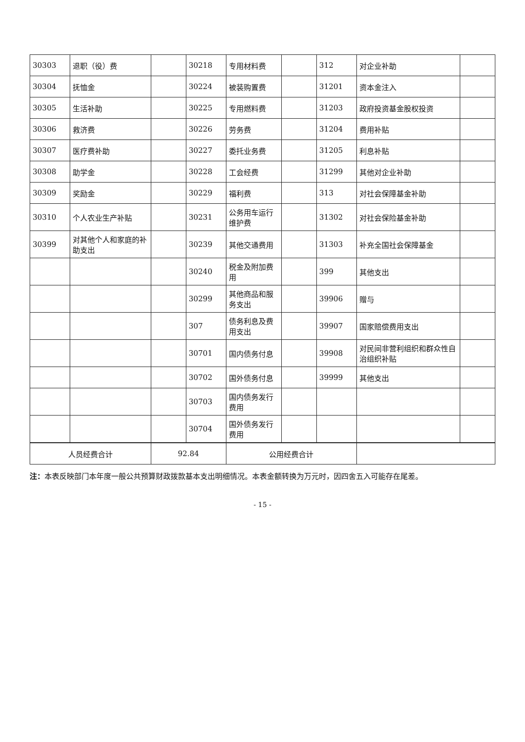| 30303 | 退职（役）费 | | 30218 | 专用材料费 | | 312 | 对企业补助 | |
| 30304 | 抚恤金 | | 30224 | 被装购置费 | | 31201 | 资本金注入 | |
| 30305 | 生活补助 | | 30225 | 专用燃料费 | | 31203 | 政府投资基金股权投资 | |
| 30306 | 救济费 | | 30226 | 劳务费 | | 31204 | 费用补贴 | |
| 30307 | 医疗费补助 | | 30227 | 委托业务费 | | 31205 | 利息补贴 | |
| 30308 | 助学金 | | 30228 | 工会经费 | | 31299 | 其他对企业补助 | |
| 30309 | 奖励金 | | 30229 | 福利费 | | 313 | 对社会保障基金补助 | |
| 30310 | 个人农业生产补贴 | | 30231 | 公务用车运行维护费 | | 31302 | 对社会保险基金补助 | |
| 30399 | 对其他个人和家庭的补助支出 | | 30239 | 其他交通费用 | | 31303 | 补充全国社会保障基金 | |
| | | | 30240 | 税金及附加费用 | | 399 | 其他支出 | |
| | | | 30299 | 其他商品和服务支出 | | 39906 | 赠与 | |
| | | | 307 | 债务利息及费用支出 | | 39907 | 国家赔偿费用支出 | |
| | | | 30701 | 国内债务付息 | | 39908 | 对民间非营利组织和群众性自治组织补贴 | |
| | | | 30702 | 国外债务付息 | | 39999 | 其他支出 | |
| | | | 30703 | 国内债务发行费用 | | | | |
| | | | 30704 | 国外债务发行费用 | | | | |
| 人员经费合计 | | 92.84 | | 公用经费合计 | | | | |
注：本表反映部门本年度一般公共预算财政拨款基本支出明细情况。本表金额转换为万元时，因四舍五入可能存在尾差。
- 15 -